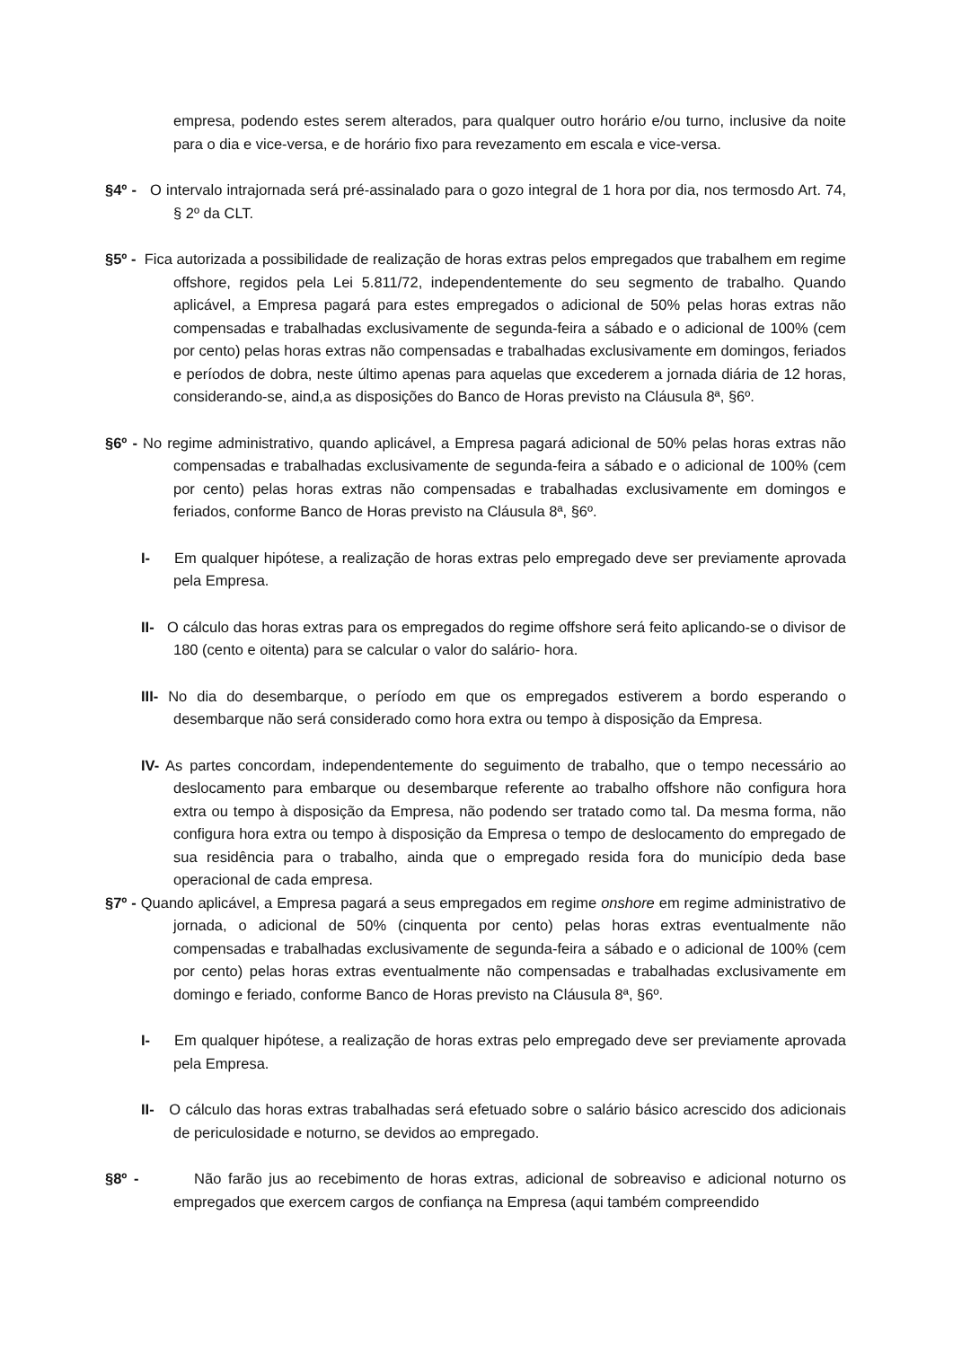empresa, podendo estes serem alterados, para qualquer outro horário e/ou turno, inclusive da noite para o dia e vice-versa, e de horário fixo para revezamento em escala e vice-versa.
§4º - O intervalo intrajornada será pré-assinalado para o gozo integral de 1 hora por dia, nos termosdo Art. 74, § 2º da CLT.
§5º - Fica autorizada a possibilidade de realização de horas extras pelos empregados que trabalhem em regime offshore, regidos pela Lei 5.811/72, independentemente do seu segmento de trabalho. Quando aplicável, a Empresa pagará para estes empregados o adicional de 50% pelas horas extras não compensadas e trabalhadas exclusivamente de segunda-feira a sábado e o adicional de 100% (cem por cento) pelas horas extras não compensadas e trabalhadas exclusivamente em domingos, feriados e períodos de dobra, neste último apenas para aquelas que excederem a jornada diária de 12 horas, considerando-se, aind,a as disposições do Banco de Horas previsto na Cláusula 8ª, §6º.
§6º - No regime administrativo, quando aplicável, a Empresa pagará adicional de 50% pelas horas extras não compensadas e trabalhadas exclusivamente de segunda-feira a sábado e o adicional de 100% (cem por cento) pelas horas extras não compensadas e trabalhadas exclusivamente em domingos e feriados, conforme Banco de Horas previsto na Cláusula 8ª, §6º.
I- Em qualquer hipótese, a realização de horas extras pelo empregado deve ser previamente aprovada pela Empresa.
II- O cálculo das horas extras para os empregados do regime offshore será feito aplicando-se o divisor de 180 (cento e oitenta) para se calcular o valor do salário- hora.
III- No dia do desembarque, o período em que os empregados estiverem a bordo esperando o desembarque não será considerado como hora extra ou tempo à disposição da Empresa.
IV- As partes concordam, independentemente do seguimento de trabalho, que o tempo necessário ao deslocamento para embarque ou desembarque referente ao trabalho offshore não configura hora extra ou tempo à disposição da Empresa, não podendo ser tratado como tal. Da mesma forma, não configura hora extra ou tempo à disposição da Empresa o tempo de deslocamento do empregado de sua residência para o trabalho, ainda que o empregado resida fora do município deda base operacional de cada empresa.
§7º - Quando aplicável, a Empresa pagará a seus empregados em regime onshore em regime administrativo de jornada, o adicional de 50% (cinquenta por cento) pelas horas extras eventualmente não compensadas e trabalhadas exclusivamente de segunda-feira a sábado e o adicional de 100% (cem por cento) pelas horas extras eventualmente não compensadas e trabalhadas exclusivamente em domingo e feriado, conforme Banco de Horas previsto na Cláusula 8ª, §6º.
I- Em qualquer hipótese, a realização de horas extras pelo empregado deve ser previamente aprovada pela Empresa.
II- O cálculo das horas extras trabalhadas será efetuado sobre o salário básico acrescido dos adicionais de periculosidade e noturno, se devidos ao empregado.
§8º - Não farão jus ao recebimento de horas extras, adicional de sobreaviso e adicional noturno os empregados que exercem cargos de confiança na Empresa (aqui também compreendido